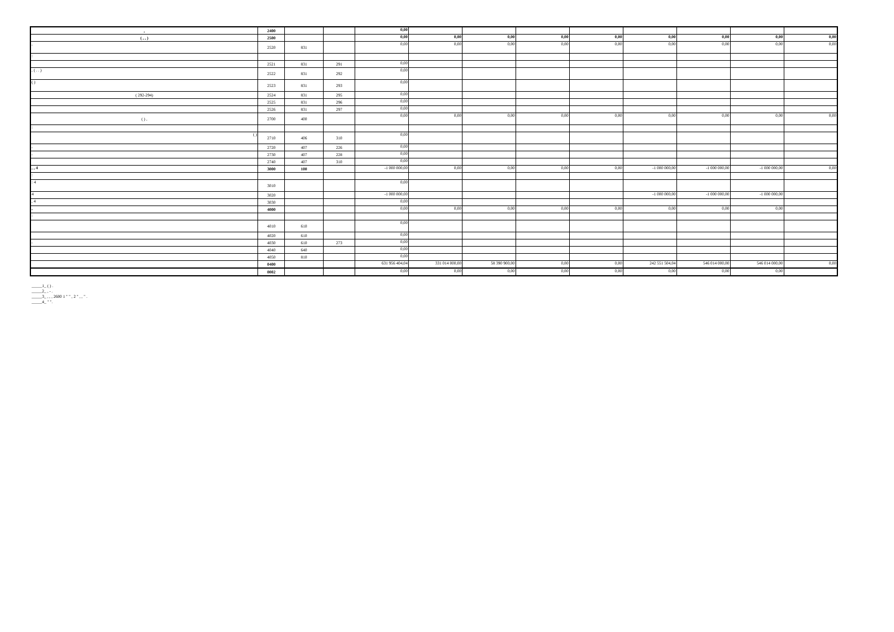| , | 2400 | | | 0,00 | | | | | | | | |
| ( , , ) | 2500 | | | 0,00 | 0,00 | 0,00 | 0,00 | 0,00 | 0,00 | 0,00 | 0,00 | 0,00 |
| , | 2520 | 831 | | 0,00 | 0,00 | 0,00 | 0,00 | 0,00 | 0,00 | 0,00 | 0,00 | 0,00 |
| : | | | | | | | | | | | | |
| | 2521 | 831 | 291 | 0,00 | | | | | | | | |
| , ( . . ) | 2522 | 831 | 292 | 0,00 | | | | | | | | |
| ( ) | 2523 | 831 | 293 | 0,00 | | | | | | | | |
| ( 292-294) | 2524 | 831 | 295 | 0,00 | | | | | | | | |
| | 2525 | 831 | 296 | 0,00 | | | | | | | | |
| | 2526 | 831 | 297 | 0,00 | | | | | | | | |
| ( ) , | 2700 | 400 | | 0,00 | 0,00 | 0,00 | 0,00 | 0,00 | 0,00 | 0,00 | 0,00 | 0,00 |
| : | | | | | | | | | | | | |
| ( ) | 2710 | 406 | 310 | 0,00 | | | | | | | | |
| , | 2720 | 407 | 226 | 0,00 | | | | | | | | |
| , | 2730 | 407 | 228 | 0,00 | | | | | | | | |
| | 2740 | 407 | 310 | 0,00 | | | | | | | | |
| , , 4 | 3000 | 100 | | -1 000 000,00 | 0,00 | 0,00 | 0,00 | 0,00 | -1 000 000,00 | -1 000 000,00 | -1 000 000,00 | 0,00 |
| : | | | | | | | | | | | | |
| : 4 | 3010 | | | 0,00 | | | | | | | | |
| 4 | 3020 | | | -1 000 000,00 | | | | | -1 000 000,00 | -1 000 000,00 | -1 000 000,00 | |
| , 4 | 3030 | | | 0,00 | | | | | | | | |
| , | 4000 | | | 0,00 | 0,00 | 0,00 | 0,00 | 0,00 | 0,00 | 0,00 | 0,00 | |
| : | | | | | | | | | | | | |
| | 4010 | 610 | | 0,00 | | | | | | | | |
| | 4020 | 610 | | 0,00 | | | | | | | | |
| , | 4030 | 610 | 273 | 0,00 | | | | | | | | |
| | 4040 | 640 | | 0,00 | | | | | | | | |
| | 4050 | 810 | | 0,00 | | | | | | | | |
| | 0400 | | | 631 956 404,04 | 331 014 000,00 | 58 390 900,00 | 0,00 | 0,00 | 242 551 504,04 | 546 014 000,00 | 546 014 000,00 | 0,00 |
| | 0002 | | | 0,00 | 0,00 | 0,00 | 0,00 | 0,00 | 0,00 | 0,00 | 0,00 | |
_____1_ ( ) .
_____2_ , - .
_____3_ , , , 2600 1 " " , 2 " , , " .
_____4_ " ".